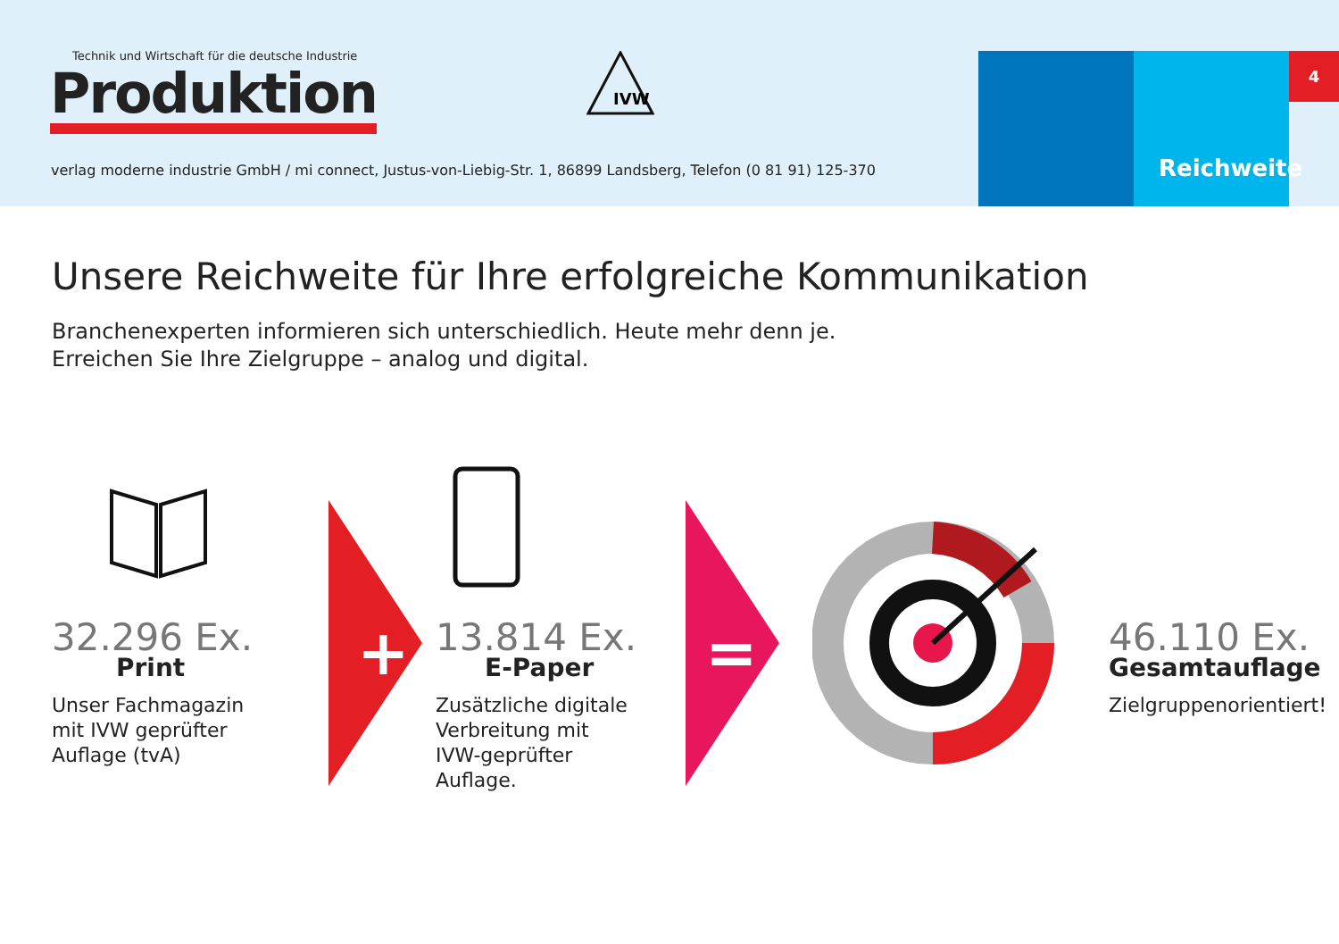Technik und Wirtschaft für die deutsche Industrie
Produktion
IVW
verlag moderne industrie GmbH / mi connect, Justus-von-Liebig-Str. 1, 86899 Landsberg, Telefon (0 81 91) 125-370
Reichweite 4
Unsere Reichweite für Ihre erfolgreiche Kommunikation
Branchenexperten informieren sich unterschiedlich. Heute mehr denn je.
Erreichen Sie Ihre Zielgruppe – analog und digital.
+ =
32.296 Ex.
Print
Unser Fachmagazin
mit IVW geprüfter
Auflage (tvA)
13.814 Ex.
E-Paper
Zusätzliche digitale
Verbreitung mit
IVW-geprüfter
Auflage.
46.110 Ex.
Gesamtauflage
Zielgruppenorientiert!